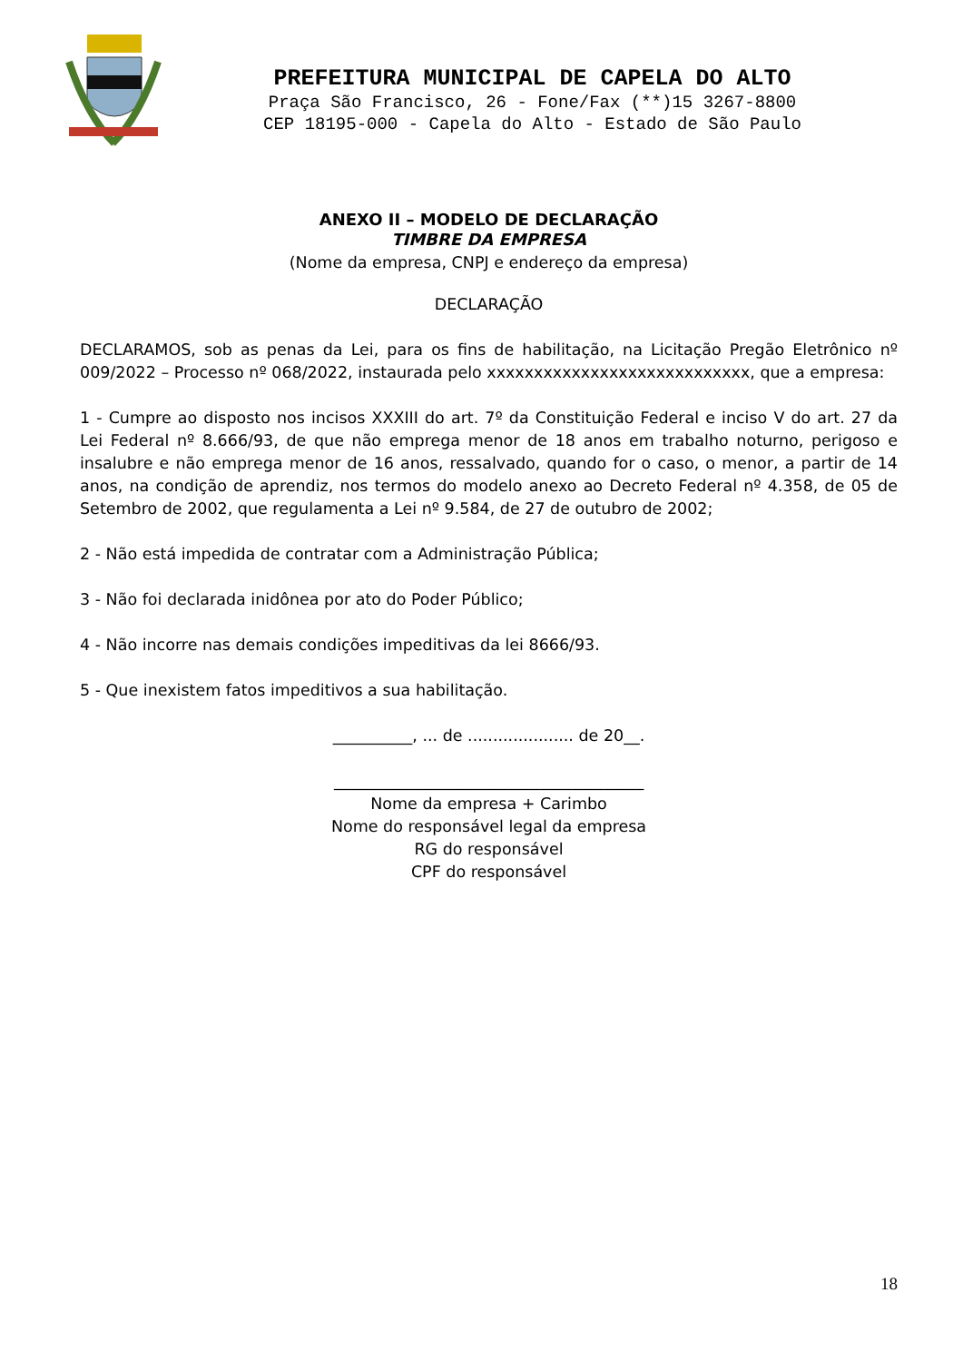PREFEITURA MUNICIPAL DE CAPELA DO ALTO
Praça São Francisco, 26 - Fone/Fax (**)15 3267-8800
CEP 18195-000 - Capela do Alto - Estado de São Paulo
ANEXO II – MODELO DE DECLARAÇÃO
TIMBRE DA EMPRESA
(Nome da empresa, CNPJ e endereço da empresa)
DECLARAÇÃO
DECLARAMOS, sob as penas da Lei, para os fins de habilitação, na Licitação Pregão Eletrônico nº 009/2022 – Processo nº 068/2022, instaurada pelo xxxxxxxxxxxxxxxxxxxxxxxxxxxx, que a empresa:
1 - Cumpre ao disposto nos incisos XXXIII do art. 7º da Constituição Federal e inciso V do art. 27 da Lei Federal nº 8.666/93, de que não emprega menor de 18 anos em trabalho noturno, perigoso e insalubre e não emprega menor de 16 anos, ressalvado, quando for o caso, o menor, a partir de 14 anos, na condição de aprendiz, nos termos do modelo anexo ao Decreto Federal nº 4.358, de 05 de Setembro de 2002, que regulamenta a Lei nº 9.584, de 27 de outubro de 2002;
2 - Não está impedida de contratar com a Administração Pública;
3 - Não foi declarada inidônea por ato do Poder Público;
4 - Não incorre nas demais condições impeditivas da lei 8666/93.
5 - Que inexistem fatos impeditivos a sua habilitação.
__________, ... de ..................... de 20__.
_______________________________________
Nome da empresa + Carimbo
Nome do responsável legal da empresa
RG do responsável
CPF do responsável
18